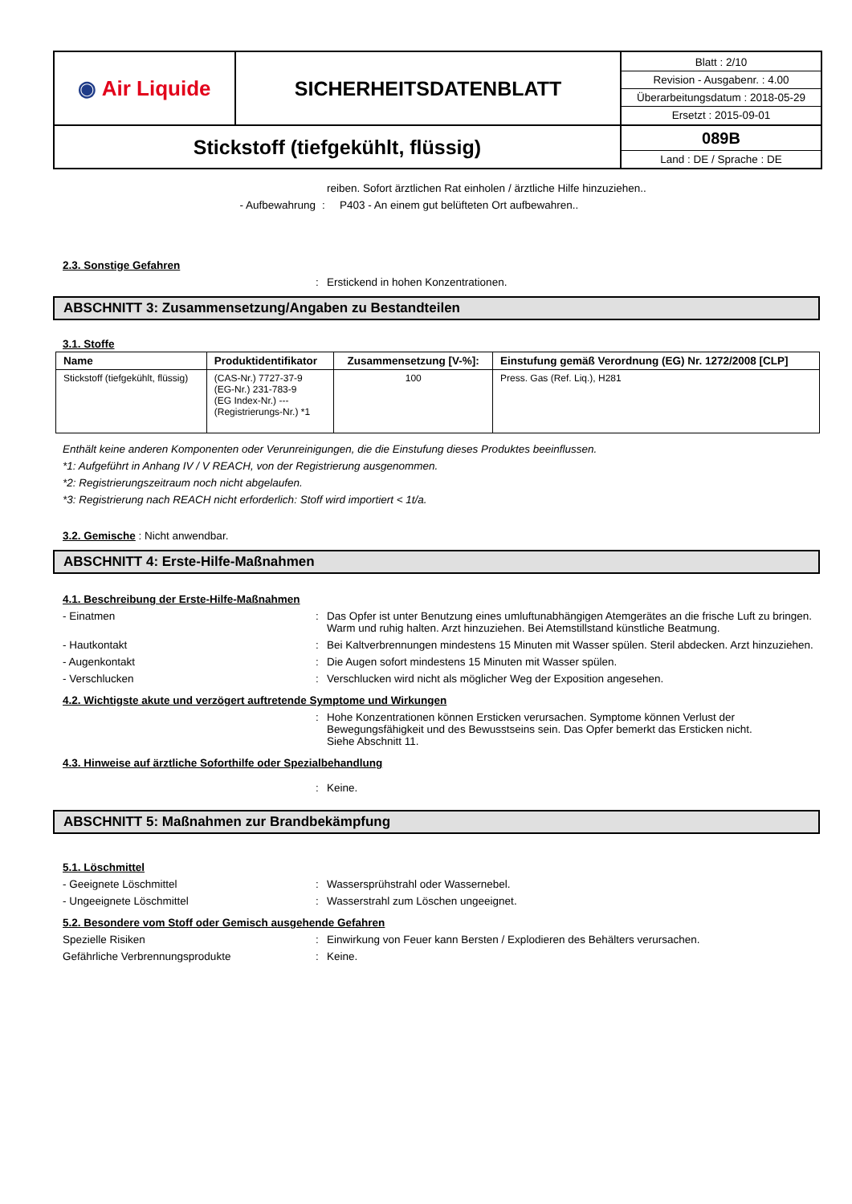| ◉ Air Liquide | SICHERHEITSDATENBLATT | Blatt : 2/10 Revision - Ausgabenr. : 4.00 Überarbeitungsdatum : 2018-05-29 Ersetzt : 2015-09-01 |
| Stickstoff (tiefgekühlt, flüssig) | | 089B Land : DE / Sprache : DE |
reiben. Sofort ärztlichen Rat einholen / ärztliche Hilfe hinzuziehen..
- Aufbewahrung : P403 - An einem gut belüfteten Ort aufbewahren..
2.3. Sonstige Gefahren
: Erstickend in hohen Konzentrationen.
ABSCHNITT 3: Zusammensetzung/Angaben zu Bestandteilen
3.1. Stoffe
| Name | Produktidentifikator | Zusammensetzung [V-%]: | Einstufung gemäß Verordnung (EG) Nr. 1272/2008 [CLP] |
| --- | --- | --- | --- |
| Stickstoff (tiefgekühlt, flüssig) | (CAS-Nr.) 7727-37-9 (EG-Nr.) 231-783-9 (EG Index-Nr.) --- (Registrierungs-Nr.) *1 | 100 | Press. Gas (Ref. Liq.), H281 |
Enthält keine anderen Komponenten oder Verunreinigungen, die die Einstufung dieses Produktes beeinflussen.
*1: Aufgeführt in Anhang IV / V REACH, von der Registrierung ausgenommen.
*2: Registrierungszeitraum noch nicht abgelaufen.
*3: Registrierung nach REACH nicht erforderlich: Stoff wird importiert < 1t/a.
3.2. Gemische : Nicht anwendbar.
ABSCHNITT 4: Erste-Hilfe-Maßnahmen
4.1. Beschreibung der Erste-Hilfe-Maßnahmen
- Einatmen : Das Opfer ist unter Benutzung eines umluftunabhängigen Atemgerätes an die frische Luft zu bringen. Warm und ruhig halten. Arzt hinzuziehen. Bei Atemstillstand künstliche Beatmung.
- Hautkontakt : Bei Kaltverbrennungen mindestens 15 Minuten mit Wasser spülen. Steril abdecken. Arzt hinzuziehen.
- Augenkontakt : Die Augen sofort mindestens 15 Minuten mit Wasser spülen.
- Verschlucken : Verschlucken wird nicht als möglicher Weg der Exposition angesehen.
4.2. Wichtigste akute und verzögert auftretende Symptome und Wirkungen
: Hohe Konzentrationen können Ersticken verursachen. Symptome können Verlust der Bewegungsfähigkeit und des Bewusstseins sein. Das Opfer bemerkt das Ersticken nicht.
Siehe Abschnitt 11.
4.3. Hinweise auf ärztliche Soforthilfe oder Spezialbehandlung
: Keine.
ABSCHNITT 5: Maßnahmen zur Brandbekämpfung
5.1. Löschmittel
- Geeignete Löschmittel : Wassersprühstrahl oder Wassernebel.
- Ungeeignete Löschmittel : Wasserstrahl zum Löschen ungeeignet.
5.2. Besondere vom Stoff oder Gemisch ausgehende Gefahren
Spezielle Risiken : Einwirkung von Feuer kann Bersten / Explodieren des Behälters verursachen.
Gefährliche Verbrennungsprodukte : Keine.